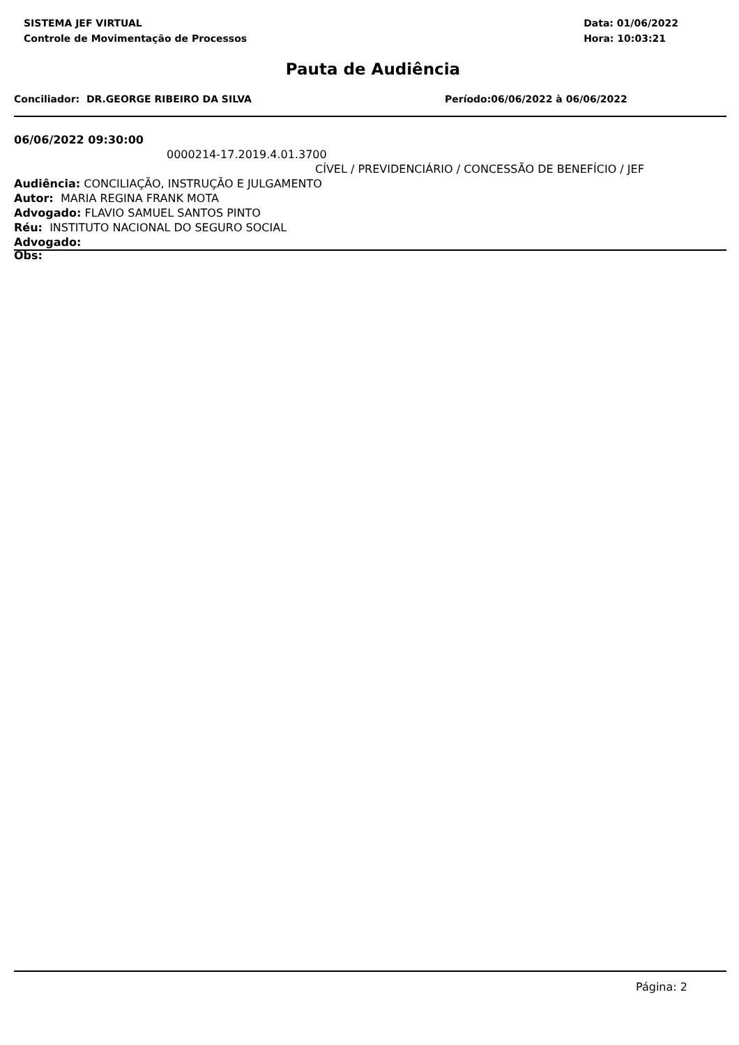SISTEMA JEF VIRTUAL
Controle de Movimentação de Processos
Data: 01/06/2022
Hora: 10:03:21
Pauta de Audiência
Conciliador: DR.GEORGE RIBEIRO DA SILVA Período:06/06/2022 à 06/06/2022
06/06/2022 09:30:00
0000214-17.2019.4.01.3700
CÍVEL / PREVIDENCIÁRIO / CONCESSÃO DE BENEFÍCIO / JEF
Audiência: CONCILIAÇÃO, INSTRUÇÃO E JULGAMENTO
Autor: MARIA REGINA FRANK MOTA
Advogado: FLAVIO SAMUEL SANTOS PINTO
Réu: INSTITUTO NACIONAL DO SEGURO SOCIAL
Advogado:
Obs:
Página: 2